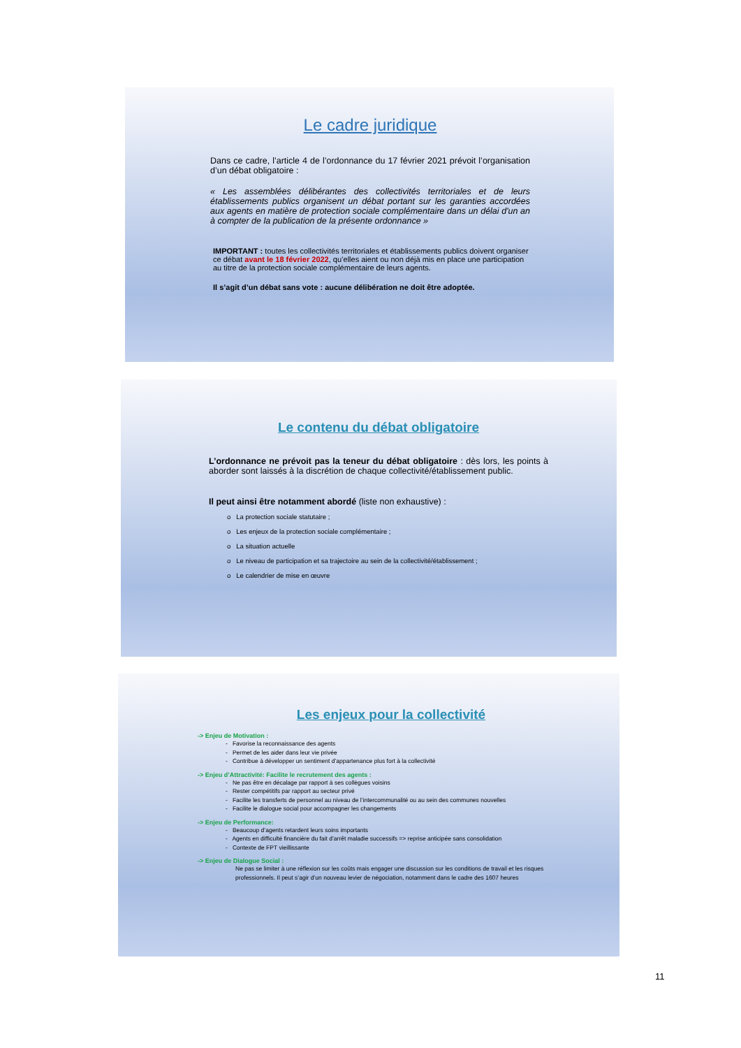Le cadre juridique
Dans ce cadre, l’article 4 de l’ordonnance du 17 février 2021 prévoit l’organisation d’un débat obligatoire :
« Les assemblées délibérantes des collectivités territoriales et de leurs établissements publics organisent un débat portant sur les garanties accordées aux agents en matière de protection sociale complémentaire dans un délai d'un an à compter de la publication de la présente ordonnance »
IMPORTANT : toutes les collectivités territoriales et établissements publics doivent organiser ce débat avant le 18 février 2022, qu’elles aient ou non déjà mis en place une participation au titre de la protection sociale complémentaire de leurs agents.
Il s’agit d’un débat sans vote : aucune délibération ne doit être adoptée.
Le contenu du débat obligatoire
L’ordonnance ne prévoit pas la teneur du débat obligatoire : dès lors, les points à aborder sont laissés à la discrétion de chaque collectivité/établissement public.
Il peut ainsi être notamment abordé (liste non exhaustive) :
o La protection sociale statutaire ;
o Les enjeux de la protection sociale complémentaire ;
o La situation actuelle
o Le niveau de participation et sa trajectoire au sein de la collectivité/établissement ;
o Le calendrier de mise en œuvre
Les enjeux pour la collectivité
-> Enjeu de Motivation :
- Favorise la reconnaissance des agents
- Permet de les aider dans leur vie privée
- Contribue à développer un sentiment d’appartenance plus fort à la collectivité
-> Enjeu d’Attractivité: Facilite le recrutement des agents :
- Ne pas être en décalage par rapport à ses collègues voisins
- Rester compétitifs par rapport au secteur privé
- Facilite les transferts de personnel au niveau de l’intercommunalité ou au sein des communes nouvelles
- Facilite le dialogue social pour accompagner les changements
-> Enjeu de Performance:
- Beaucoup d’agents retardent leurs soins importants
- Agents en difficulté financière du fait d’arrêt maladie successifs => reprise anticipée sans consolidation
- Contexte de FPT vieillissante
-> Enjeu de Dialogue Social :
Ne pas se limiter à une réflexion sur les coûts mais engager une discussion sur les conditions de travail et les risques professionnels. Il peut s’agir d’un nouveau levier de négociation, notamment dans le cadre des 1607 heures
11